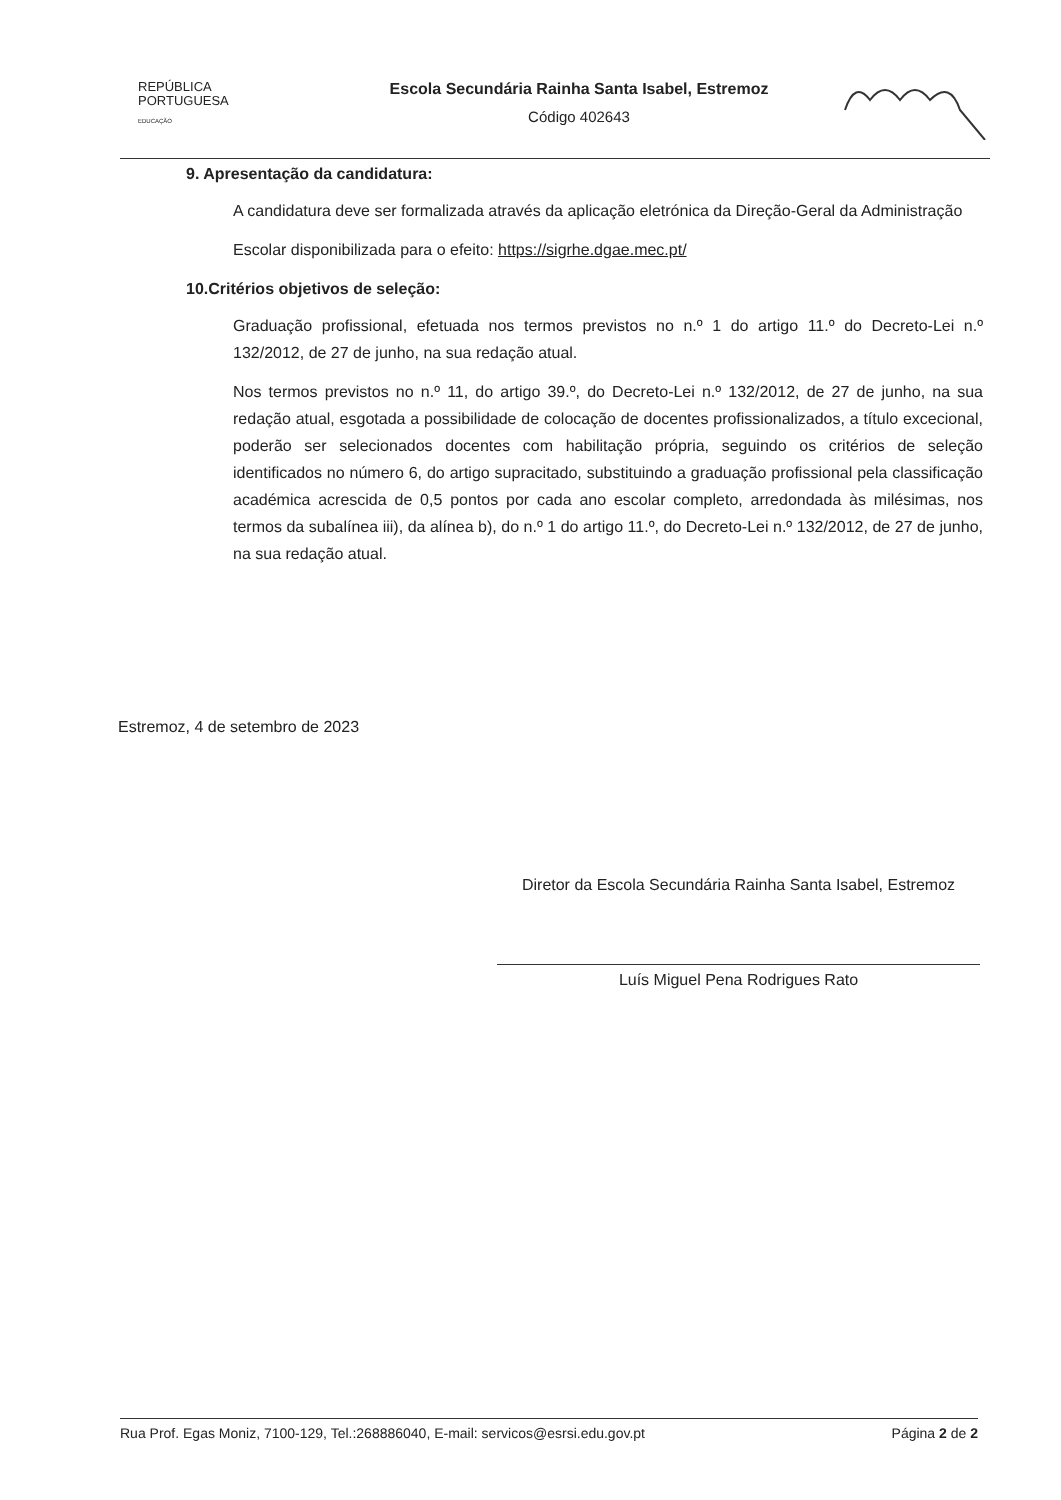REPÚBLICA
PORTUGUESA
EDUCAÇÃO
Escola Secundária Rainha Santa Isabel, Estremoz
Código 402643
9. Apresentação da candidatura:
A candidatura deve ser formalizada através da aplicação eletrónica da Direção-Geral da Administração
Escolar disponibilizada para o efeito: https://sigrhe.dgae.mec.pt/
10.Critérios objetivos de seleção:
Graduação profissional, efetuada nos termos previstos no n.º 1 do artigo 11.º do Decreto-Lei n.º 132/2012, de 27 de junho, na sua redação atual.
Nos termos previstos no n.º 11, do artigo 39.º, do Decreto-Lei n.º 132/2012, de 27 de junho, na sua redação atual, esgotada a possibilidade de colocação de docentes profissionalizados, a título excecional, poderão ser selecionados docentes com habilitação própria, seguindo os critérios de seleção identificados no número 6, do artigo supracitado, substituindo a graduação profissional pela classificação académica acrescida de 0,5 pontos por cada ano escolar completo, arredondada às milésimas, nos termos da subalínea iii), da alínea b), do n.º 1 do artigo 11.º, do Decreto-Lei n.º 132/2012, de 27 de junho, na sua redação atual.
Estremoz, 4 de setembro de 2023
Diretor da Escola Secundária Rainha Santa Isabel, Estremoz
Luís Miguel Pena Rodrigues Rato
Rua Prof. Egas Moniz, 7100-129, Tel.:268886040, E-mail: servicos@esrsi.edu.gov.pt Página 2 de 2